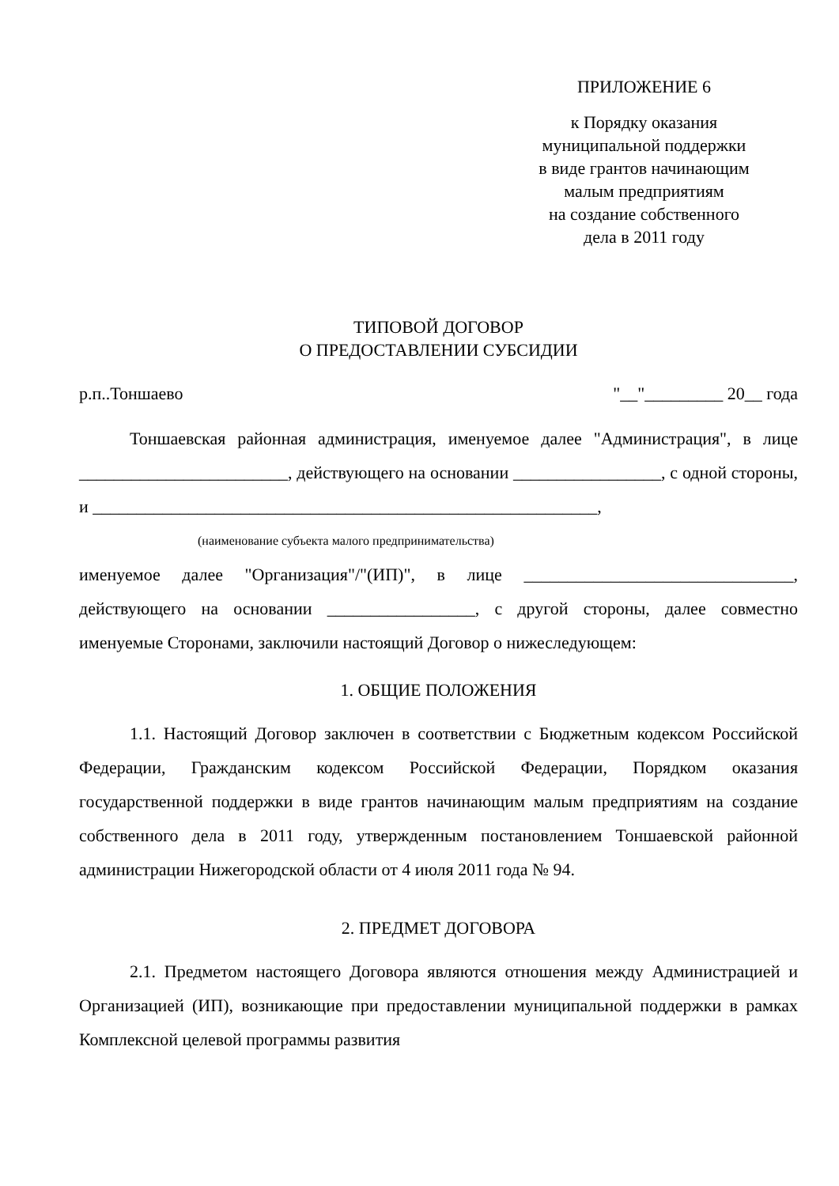ПРИЛОЖЕНИЕ 6
к Порядку оказания
муниципальной поддержки
в виде грантов начинающим
малым предприятиям
на создание собственного
дела в 2011 году
ТИПОВОЙ ДОГОВОР
О ПРЕДОСТАВЛЕНИИ СУБСИДИИ
р.п..Тоншаево "__"_________ 20__ года
Тоншаевская районная администрация, именуемое далее "Администрация", в лице ________________________, действующего на основании _________________, с одной стороны, и __________________________________________________________,
(наименование субъекта малого предпринимательства)
именуемое далее "Организация"/"(ИП)", в лице _______________________________, действующего на основании _________________, с другой стороны, далее совместно именуемые Сторонами, заключили настоящий Договор о нижеследующем:
1. ОБЩИЕ ПОЛОЖЕНИЯ
1.1. Настоящий Договор заключен в соответствии с Бюджетным кодексом Российской Федерации, Гражданским кодексом Российской Федерации, Порядком оказания государственной поддержки в виде грантов начинающим малым предприятиям на создание собственного дела в 2011 году, утвержденным постановлением Тоншаевской районной администрации Нижегородской области от 4 июля 2011 года № 94.
2. ПРЕДМЕТ ДОГОВОРА
2.1. Предметом настоящего Договора являются отношения между Администрацией и Организацией (ИП), возникающие при предоставлении муниципальной поддержки в рамках Комплексной целевой программы развития